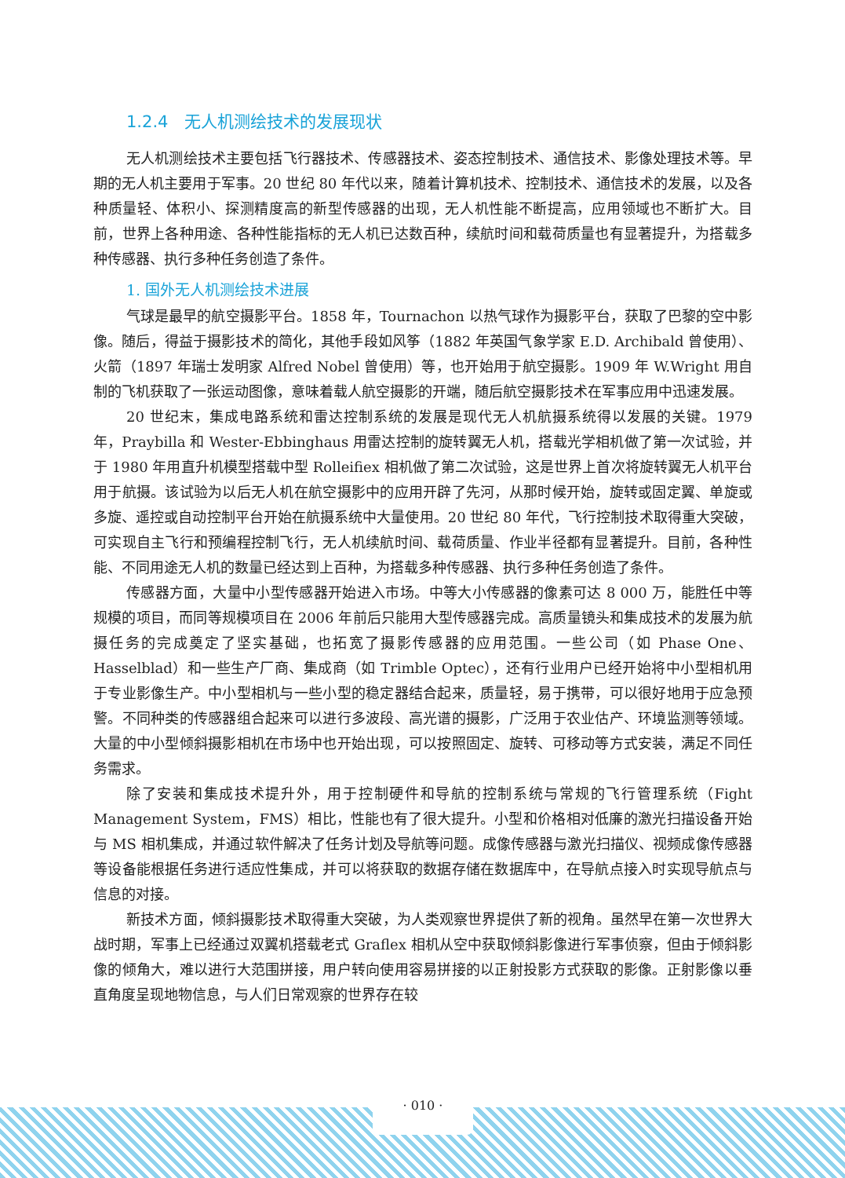1.2.4　无人机测绘技术的发展现状
无人机测绘技术主要包括飞行器技术、传感器技术、姿态控制技术、通信技术、影像处理技术等。早期的无人机主要用于军事。20 世纪 80 年代以来，随着计算机技术、控制技术、通信技术的发展，以及各种质量轻、体积小、探测精度高的新型传感器的出现，无人机性能不断提高，应用领域也不断扩大。目前，世界上各种用途、各种性能指标的无人机已达数百种，续航时间和载荷质量也有显著提升，为搭载多种传感器、执行多种任务创造了条件。
1. 国外无人机测绘技术进展
气球是最早的航空摄影平台。1858 年，Tournachon 以热气球作为摄影平台，获取了巴黎的空中影像。随后，得益于摄影技术的简化，其他手段如风筝（1882 年英国气象学家 E.D. Archibald 曾使用）、火箭（1897 年瑞士发明家 Alfred Nobel 曾使用）等，也开始用于航空摄影。1909 年 W.Wright 用自制的飞机获取了一张运动图像，意味着载人航空摄影的开端，随后航空摄影技术在军事应用中迅速发展。
20 世纪末，集成电路系统和雷达控制系统的发展是现代无人机航摄系统得以发展的关键。1979 年，Praybilla 和 Wester-Ebbinghaus 用雷达控制的旋转翼无人机，搭载光学相机做了第一次试验，并于 1980 年用直升机模型搭载中型 Rolleifiex 相机做了第二次试验，这是世界上首次将旋转翼无人机平台用于航摄。该试验为以后无人机在航空摄影中的应用开辟了先河，从那时候开始，旋转或固定翼、单旋或多旋、遥控或自动控制平台开始在航摄系统中大量使用。20 世纪 80 年代，飞行控制技术取得重大突破，可实现自主飞行和预编程控制飞行，无人机续航时间、载荷质量、作业半径都有显著提升。目前，各种性能、不同用途无人机的数量已经达到上百种，为搭载多种传感器、执行多种任务创造了条件。
传感器方面，大量中小型传感器开始进入市场。中等大小传感器的像素可达 8 000 万，能胜任中等规模的项目，而同等规模项目在 2006 年前后只能用大型传感器完成。高质量镜头和集成技术的发展为航摄任务的完成奠定了坚实基础，也拓宽了摄影传感器的应用范围。一些公司（如 Phase One、Hasselblad）和一些生产厂商、集成商（如 Trimble Optec），还有行业用户已经开始将中小型相机用于专业影像生产。中小型相机与一些小型的稳定器结合起来，质量轻，易于携带，可以很好地用于应急预警。不同种类的传感器组合起来可以进行多波段、高光谱的摄影，广泛用于农业估产、环境监测等领域。大量的中小型倾斜摄影相机在市场中也开始出现，可以按照固定、旋转、可移动等方式安装，满足不同任务需求。
除了安装和集成技术提升外，用于控制硬件和导航的控制系统与常规的飞行管理系统（Fight Management System，FMS）相比，性能也有了很大提升。小型和价格相对低廉的激光扫描设备开始与 MS 相机集成，并通过软件解决了任务计划及导航等问题。成像传感器与激光扫描仪、视频成像传感器等设备能根据任务进行适应性集成，并可以将获取的数据存储在数据库中，在导航点接入时实现导航点与信息的对接。
新技术方面，倾斜摄影技术取得重大突破，为人类观察世界提供了新的视角。虽然早在第一次世界大战时期，军事上已经通过双翼机搭载老式 Graflex 相机从空中获取倾斜影像进行军事侦察，但由于倾斜影像的倾角大，难以进行大范围拼接，用户转向使用容易拼接的以正射投影方式获取的影像。正射影像以垂直角度呈现地物信息，与人们日常观察的世界存在较
· 010 ·